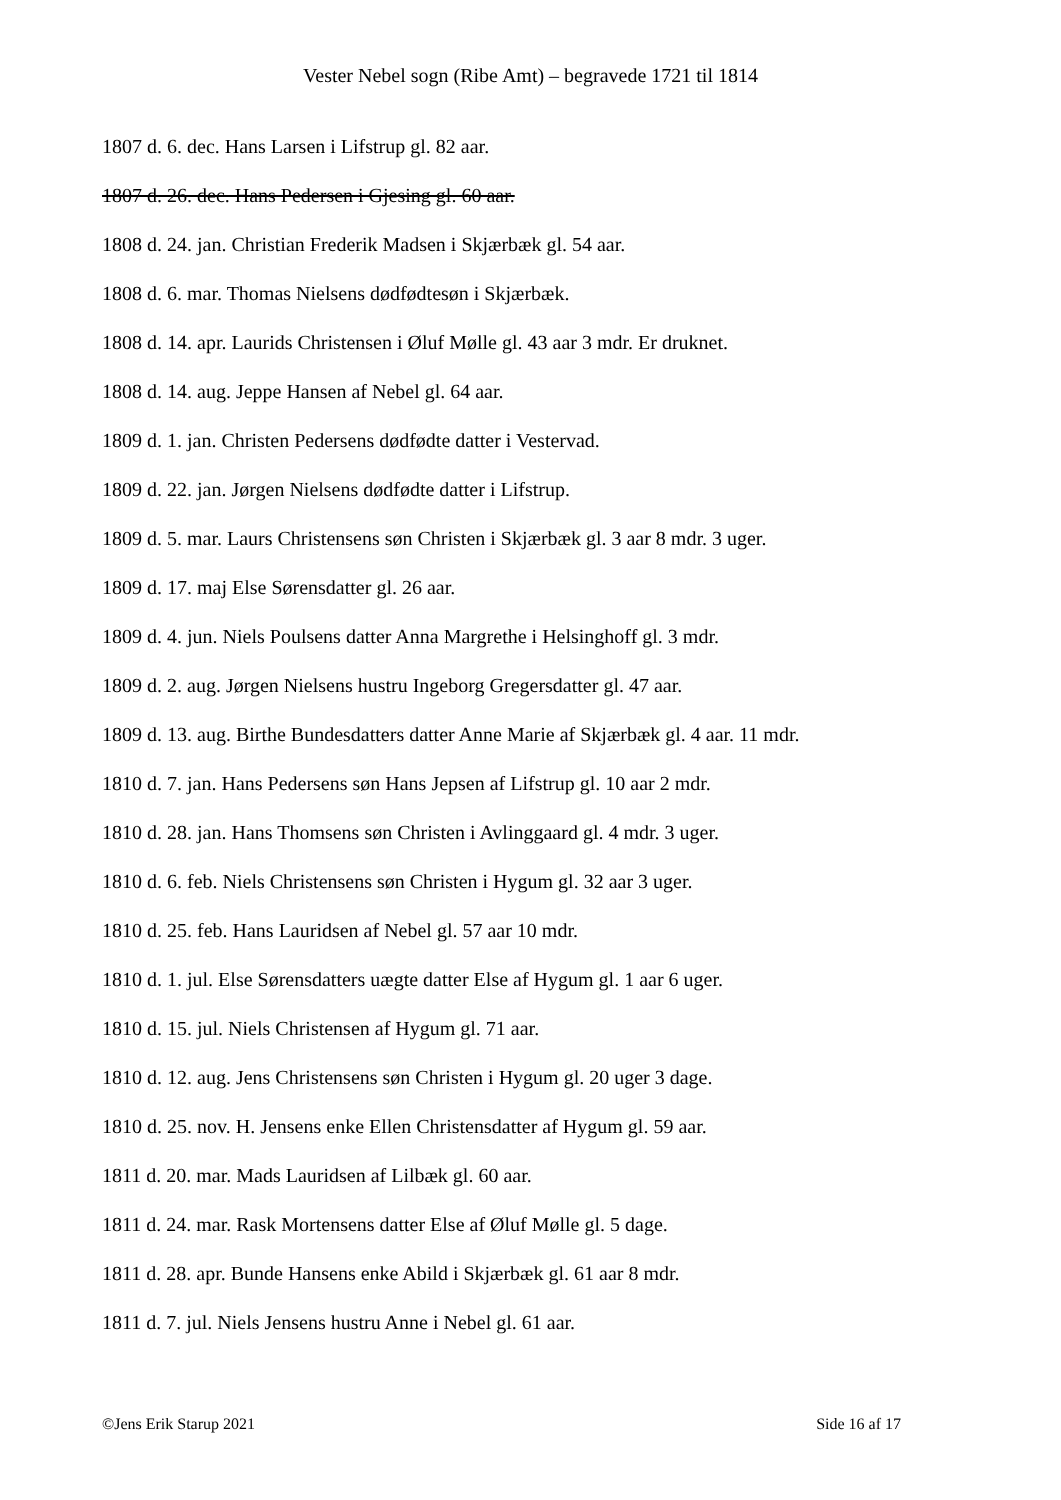Vester Nebel sogn (Ribe Amt) – begravede 1721 til 1814
1807 d. 6. dec. Hans Larsen i Lifstrup gl. 82 aar.
1807 d. 26. dec. Hans Pedersen i Gjesing gl. 60 aar.
1808 d. 24. jan. Christian Frederik Madsen i Skjærbæk gl. 54 aar.
1808 d. 6. mar. Thomas Nielsens dødfødtesøn i Skjærbæk.
1808 d. 14. apr. Laurids Christensen i Øluf Mølle gl. 43 aar 3 mdr. Er druknet.
1808 d. 14. aug. Jeppe Hansen af Nebel gl. 64 aar.
1809 d. 1. jan. Christen Pedersens dødfødte datter i Vestervad.
1809 d. 22. jan. Jørgen Nielsens dødfødte datter i Lifstrup.
1809 d. 5. mar. Laurs Christensens søn Christen i Skjærbæk gl. 3 aar 8 mdr. 3 uger.
1809 d. 17. maj Else Sørensdatter gl. 26 aar.
1809 d. 4. jun. Niels Poulsens datter Anna Margrethe i Helsinghoff gl. 3 mdr.
1809 d. 2. aug. Jørgen Nielsens hustru Ingeborg Gregersdatter gl. 47 aar.
1809 d. 13. aug. Birthe Bundesdatters datter Anne Marie af Skjærbæk gl. 4 aar. 11 mdr.
1810 d. 7. jan. Hans Pedersens søn Hans Jepsen af Lifstrup gl. 10 aar 2 mdr.
1810 d. 28. jan. Hans Thomsens søn Christen i Avlinggaard gl. 4 mdr. 3 uger.
1810 d. 6. feb. Niels Christensens søn Christen i Hygum gl. 32 aar 3 uger.
1810 d. 25. feb. Hans Lauridsen af Nebel gl. 57 aar 10 mdr.
1810 d. 1. jul. Else Sørensdatters uægte datter Else af Hygum gl. 1 aar 6 uger.
1810 d. 15. jul. Niels Christensen af Hygum gl. 71 aar.
1810 d. 12. aug. Jens Christensens søn Christen i Hygum gl. 20 uger 3 dage.
1810 d. 25. nov. H. Jensens enke Ellen Christensdatter af Hygum gl. 59 aar.
1811 d. 20. mar. Mads Lauridsen af Lilbæk gl. 60 aar.
1811 d. 24. mar. Rask Mortensens datter Else af Øluf Mølle gl. 5 dage.
1811 d. 28. apr. Bunde Hansens enke Abild i Skjærbæk gl. 61 aar 8 mdr.
1811 d. 7. jul. Niels Jensens hustru Anne i Nebel gl. 61 aar.
©Jens Erik Starup 2021 Side 16 af 17